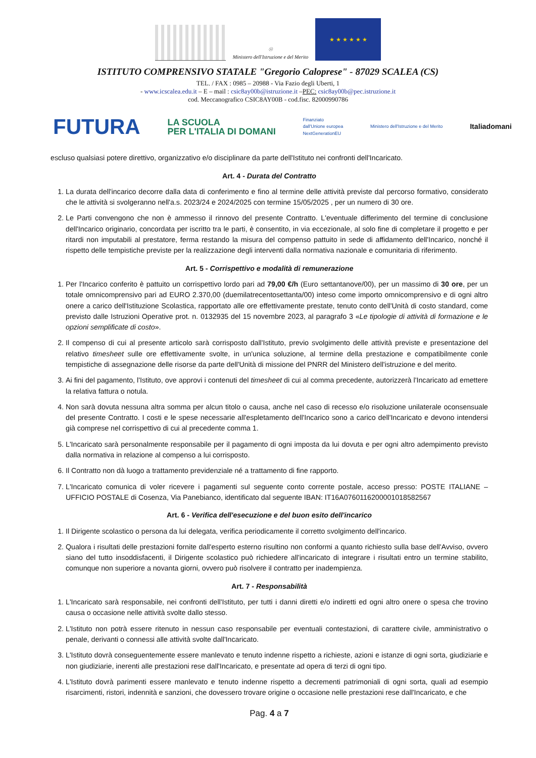☉
Ministero dell'Istruzione e del Merito
★ ★ ★ ★ ★ ★
ISTITUTO COMPRENSIVO STATALE "Gregorio Caloprese" - 87029 SCALEA (CS)
TEL. / FAX : 0985 – 20988 - Via Fazio degli Uberti, 1
- www.icscalea.edu.it – E – mail : csic8ay00b@istruzione.it –PEC: csic8ay00b@pec.istruzione.it
cod. Meccanografico CSIC8AY00B - cod.fisc. 82000990786
FUTURA LA SCUOLA
PER L'ITALIA DI DOMANI Finanziato
dall'Unione europea
NextGenerationEU Ministero dell'Istruzione e del Merito Italiadomani
escluso qualsiasi potere direttivo, organizzativo e/o disciplinare da parte dell'Istituto nei confronti dell'Incaricato.
Art. 4 - Durata del Contratto
1. La durata dell'incarico decorre dalla data di conferimento e fino al termine delle attività previste dal percorso formativo, considerato che le attività si svolgeranno nell'a.s. 2023/24 e 2024/2025 con termine 15/05/2025 , per un numero di 30 ore.
2. Le Parti convengono che non è ammesso il rinnovo del presente Contratto. L'eventuale differimento del termine di conclusione dell'Incarico originario, concordata per iscritto tra le parti, è consentito, in via eccezionale, al solo fine di completare il progetto e per ritardi non imputabili al prestatore, ferma restando la misura del compenso pattuito in sede di affidamento dell'Incarico, nonché il rispetto delle tempistiche previste per la realizzazione degli interventi dalla normativa nazionale e comunitaria di riferimento.
Art. 5 - Corrispettivo e modalità di remunerazione
1. Per l'Incarico conferito è pattuito un corrispettivo lordo pari ad 79,00 €/h (Euro settantanove/00), per un massimo di 30 ore, per un totale omnicomprensivo pari ad EURO 2.370,00 (duemilatrecentosettanta/00) inteso come importo omnicomprensivo e di ogni altro onere a carico dell'Istituzione Scolastica, rapportato alle ore effettivamente prestate, tenuto conto dell'Unità di costo standard, come previsto dalle Istruzioni Operative prot. n. 0132935 del 15 novembre 2023, al paragrafo 3 «Le tipologie di attività di formazione e le opzioni semplificate di costo».
2. Il compenso di cui al presente articolo sarà corrisposto dall'Istituto, previo svolgimento delle attività previste e presentazione del relativo timesheet sulle ore effettivamente svolte, in un'unica soluzione, al termine della prestazione e compatibilmente conle tempistiche di assegnazione delle risorse da parte dell'Unità di missione del PNRR del Ministero dell'istruzione e del merito.
3. Ai fini del pagamento, l'Istituto, ove approvi i contenuti del timesheet di cui al comma precedente, autorizzerà l'Incaricato ad emettere la relativa fattura o notula.
4. Non sarà dovuta nessuna altra somma per alcun titolo o causa, anche nel caso di recesso e/o risoluzione unilaterale oconsensuale del presente Contratto. I costi e le spese necessarie all'espletamento dell'Incarico sono a carico dell'Incaricato e devono intendersi già comprese nel corrispettivo di cui al precedente comma 1.
5. L'Incaricato sarà personalmente responsabile per il pagamento di ogni imposta da lui dovuta e per ogni altro adempimento previsto dalla normativa in relazione al compenso a lui corrisposto.
6. Il Contratto non dà luogo a trattamento previdenziale né a trattamento di fine rapporto.
7. L'Incaricato comunica di voler ricevere i pagamenti sul seguente conto corrente postale, acceso presso: POSTE ITALIANE – UFFICIO POSTALE di Cosenza, Via Panebianco, identificato dal seguente IBAN: IT16A0760116200001018582567
Art. 6 - Verifica dell'esecuzione e del buon esito dell'incarico
1. Il Dirigente scolastico o persona da lui delegata, verifica periodicamente il corretto svolgimento dell'incarico.
2. Qualora i risultati delle prestazioni fornite dall'esperto esterno risultino non conformi a quanto richiesto sulla base dell'Avviso, ovvero siano del tutto insoddisfacenti, il Dirigente scolastico può richiedere all'incaricato di integrare i risultati entro un termine stabilito, comunque non superiore a novanta giorni, ovvero può risolvere il contratto per inadempienza.
Art. 7 - Responsabilità
1. L'Incaricato sarà responsabile, nei confronti dell'Istituto, per tutti i danni diretti e/o indiretti ed ogni altro onere o spesa che trovino causa o occasione nelle attività svolte dallo stesso.
2. L'Istituto non potrà essere ritenuto in nessun caso responsabile per eventuali contestazioni, di carattere civile, amministrativo o penale, derivanti o connessi alle attività svolte dall'Incaricato.
3. L'Istituto dovrà conseguentemente essere manlevato e tenuto indenne rispetto a richieste, azioni e istanze di ogni sorta, giudiziarie e non giudiziarie, inerenti alle prestazioni rese dall'Incaricato, e presentate ad opera di terzi di ogni tipo.
4. L'Istituto dovrà parimenti essere manlevato e tenuto indenne rispetto a decrementi patrimoniali di ogni sorta, quali ad esempio risarcimenti, ristori, indennità e sanzioni, che dovessero trovare origine o occasione nelle prestazioni rese dall'Incaricato, e che
Pag. 4 a 7